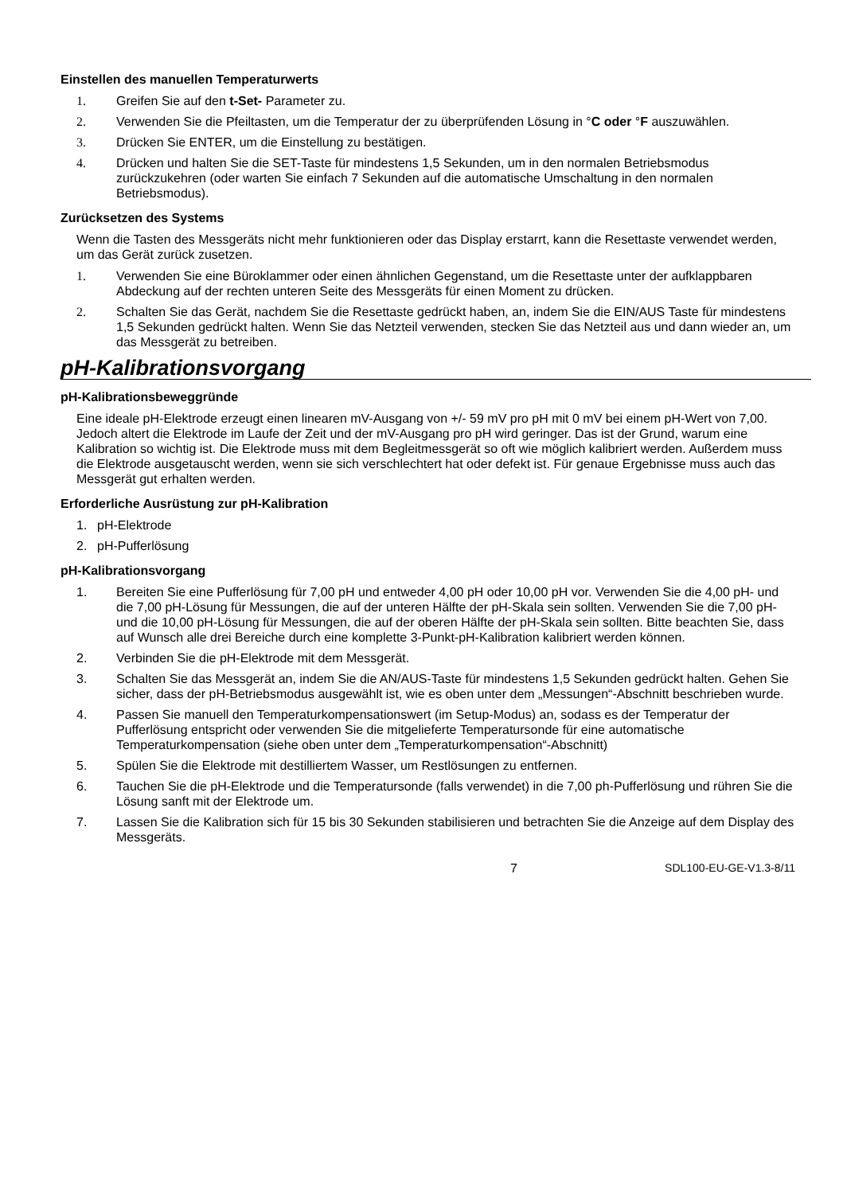Einstellen des manuellen Temperaturwerts
1. Greifen Sie auf den t-Set- Parameter zu.
2. Verwenden Sie die Pfeiltasten, um die Temperatur der zu überprüfenden Lösung in °C oder °F auszuwählen.
3. Drücken Sie ENTER, um die Einstellung zu bestätigen.
4. Drücken und halten Sie die SET-Taste für mindestens 1,5 Sekunden, um in den normalen Betriebsmodus zurückzukehren (oder warten Sie einfach 7 Sekunden auf die automatische Umschaltung in den normalen Betriebsmodus).
Zurücksetzen des Systems
Wenn die Tasten des Messgeräts nicht mehr funktionieren oder das Display erstarrt, kann die Resettaste verwendet werden, um das Gerät zurück zusetzen.
1. Verwenden Sie eine Büroklammer oder einen ähnlichen Gegenstand, um die Resettaste unter der aufklappbaren Abdeckung auf der rechten unteren Seite des Messgeräts für einen Moment zu drücken.
2. Schalten Sie das Gerät, nachdem Sie die Resettaste gedrückt haben, an, indem Sie die EIN/AUS Taste für mindestens 1,5 Sekunden gedrückt halten. Wenn Sie das Netzteil verwenden, stecken Sie das Netzteil aus und dann wieder an, um das Messgerät zu betreiben.
pH-Kalibrationsvorgang
pH-Kalibrationsbeweggründe
Eine ideale pH-Elektrode erzeugt einen linearen mV-Ausgang von +/- 59 mV pro pH mit 0 mV bei einem pH-Wert von 7,00. Jedoch altert die Elektrode im Laufe der Zeit und der mV-Ausgang pro pH wird geringer. Das ist der Grund, warum eine Kalibration so wichtig ist. Die Elektrode muss mit dem Begleitmessgerät so oft wie möglich kalibriert werden. Außerdem muss die Elektrode ausgetauscht werden, wenn sie sich verschlechtert hat oder defekt ist. Für genaue Ergebnisse muss auch das Messgerät gut erhalten werden.
Erforderliche Ausrüstung zur pH-Kalibration
1. pH-Elektrode
2. pH-Pufferlösung
pH-Kalibrationsvorgang
1. Bereiten Sie eine Pufferlösung für 7,00 pH und entweder 4,00 pH oder 10,00 pH vor. Verwenden Sie die 4,00 pH- und die 7,00 pH-Lösung für Messungen, die auf der unteren Hälfte der pH-Skala sein sollten. Verwenden Sie die 7,00 pH- und die 10,00 pH-Lösung für Messungen, die auf der oberen Hälfte der pH-Skala sein sollten. Bitte beachten Sie, dass auf Wunsch alle drei Bereiche durch eine komplette 3-Punkt-pH-Kalibration kalibriert werden können.
2. Verbinden Sie die pH-Elektrode mit dem Messgerät.
3. Schalten Sie das Messgerät an, indem Sie die AN/AUS-Taste für mindestens 1,5 Sekunden gedrückt halten. Gehen Sie sicher, dass der pH-Betriebsmodus ausgewählt ist, wie es oben unter dem „Messungen“-Abschnitt beschrieben wurde.
4. Passen Sie manuell den Temperaturkompensationswert (im Setup-Modus) an, sodass es der Temperatur der Pufferlösung entspricht oder verwenden Sie die mitgelieferte Temperatursonde für eine automatische Temperaturkompensation (siehe oben unter dem „Temperaturkompensation“-Abschnitt)
5. Spülen Sie die Elektrode mit destilliertem Wasser, um Restlösungen zu entfernen.
6. Tauchen Sie die pH-Elektrode und die Temperatursonde (falls verwendet) in die 7,00 ph-Pufferlösung und rühren Sie die Lösung sanft mit der Elektrode um.
7. Lassen Sie die Kalibration sich für 15 bis 30 Sekunden stabilisieren und betrachten Sie die Anzeige auf dem Display des Messgeräts.
7 SDL100-EU-GE-V1.3-8/11